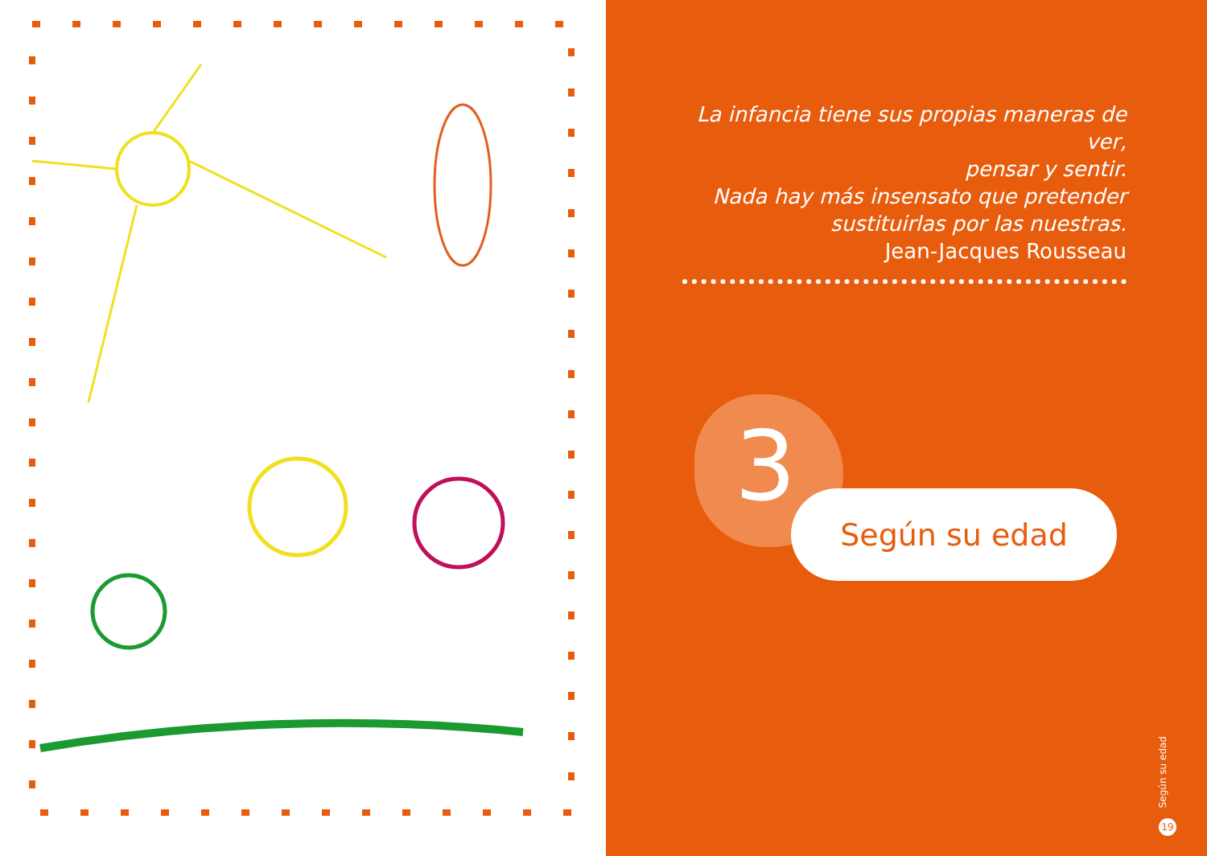La infancia tiene sus propias maneras de ver,
pensar y sentir.
Nada hay más insensato que pretender
sustituirlas por las nuestras.
Jean-Jacques Rousseau
3 Según su edad
Según su edad
19